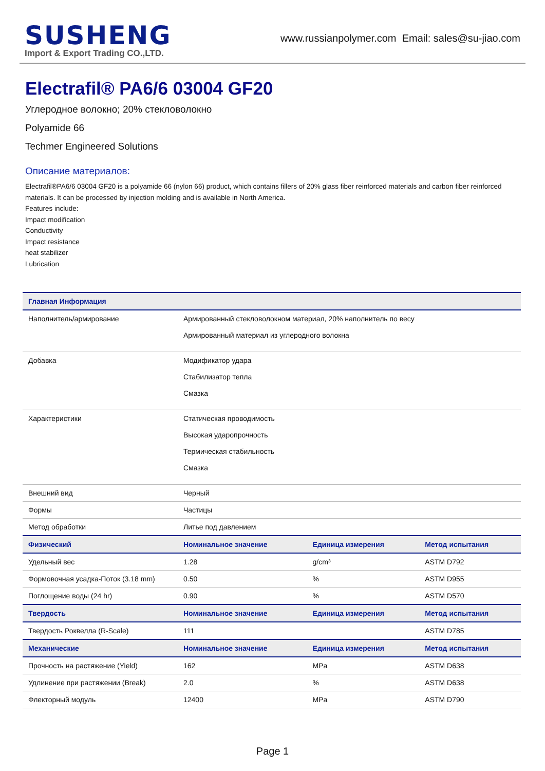SUSHENG
Import & Export Trading CO.,LTD.
www.russianpolymer.com Email: sales@su-jiao.com
Electrafil® PA6/6 03004 GF20
Углеродное волокно; 20% стекловолокно
Polyamide 66
Techmer Engineered Solutions
Описание материалов:
Electrafil®PA6/6 03004 GF20 is a polyamide 66 (nylon 66) product, which contains fillers of 20% glass fiber reinforced materials and carbon fiber reinforced materials. It can be processed by injection molding and is available in North America.
Features include:
Impact modification
Conductivity
Impact resistance
heat stabilizer
Lubrication
| Главная Информация | | | |
| --- | --- | --- | --- |
| Наполнитель/армирование | Армированный стекловолокном материал, 20% наполнитель по весу Армированный материал из углеродного волокна | | |
| Добавка | Модификатор удара Стабилизатор тепла Смазка | | |
| Характеристики | Статическая проводимость Высокая ударопрочность Термическая стабильность Смазка | | |
| Внешний вид | Черный | | |
| Формы | Частицы | | |
| Метод обработки | Литье под давлением | | |
| Физический | Номинальное значение | Единица измерения | Метод испытания |
| Удельный вес | 1.28 | g/cm³ | ASTM D792 |
| Формовочная усадка-Поток (3.18 mm) | 0.50 | % | ASTM D955 |
| Поглощение воды (24 hr) | 0.90 | % | ASTM D570 |
| Твердость | Номинальное значение | Единица измерения | Метод испытания |
| Твердость Роквелла (R-Scale) | 111 | | ASTM D785 |
| Механические | Номинальное значение | Единица измерения | Метод испытания |
| Прочность на растяжение (Yield) | 162 | MPa | ASTM D638 |
| Удлинение при растяжении (Break) | 2.0 | % | ASTM D638 |
| Флекторный модуль | 12400 | MPa | ASTM D790 |
Page 1